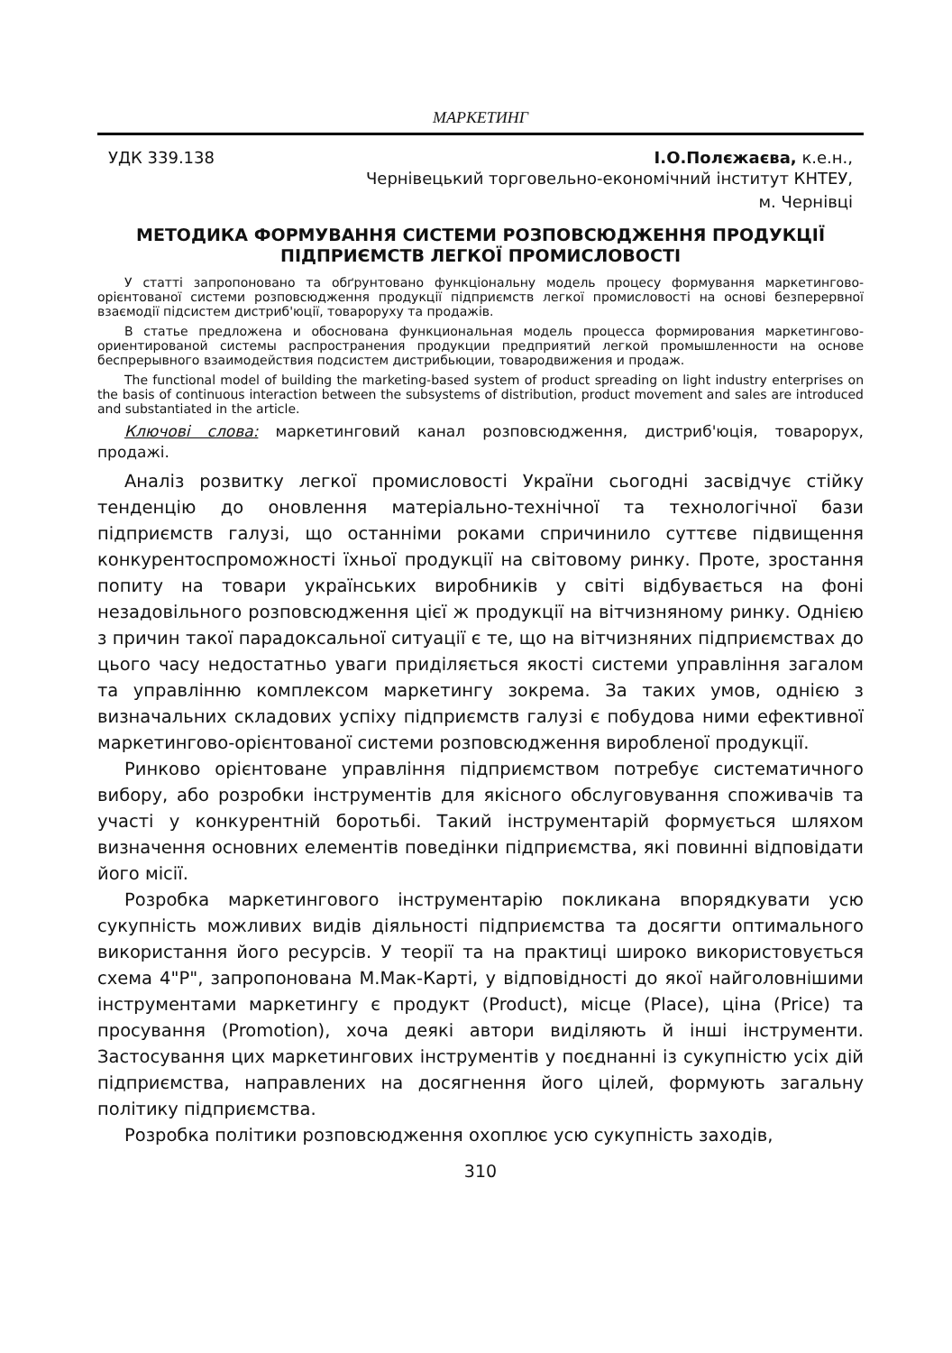МАРКЕТИНГ
УДК 339.138 І.О.Полєжаєва, к.е.н.,
Чернівецький торговельно-економічний інститут КНТЕУ,
м. Чернівці
МЕТОДИКА ФОРМУВАННЯ СИСТЕМИ РОЗПОВСЮДЖЕННЯ ПРОДУКЦІЇ ПІДПРИЄМСТВ ЛЕГКОЇ ПРОМИСЛОВОСТІ
У статті запропоновано та обґрунтовано функціональну модель процесу формування маркетингово-орієнтованої системи розповсюдження продукції підприємств легкої промисловості на основі безперервної взаємодії підсистем дистриб'юції, товароруху та продажів.
В статье предложена и обоснована функциональная модель процесса формирования маркетингово-ориентированой системы распространения продукции предприятий легкой промышленности на основе беспрерывного взаимодействия подсистем дистрибьюции, товародвижения и продаж.
The functional model of building the marketing-based system of product spreading on light industry enterprises on the basis of continuous interaction between the subsystems of distribution, product movement and sales are introduced and substantiated in the article.
Ключові слова: маркетинговий канал розповсюдження, дистриб'юція, товарорух, продажі.
Аналіз розвитку легкої промисловості України сьогодні засвідчує стійку тенденцію до оновлення матеріально-технічної та технологічної бази підприємств галузі, що останніми роками спричинило суттєве підвищення конкурентоспроможності їхньої продукції на світовому ринку. Проте, зростання попиту на товари українських виробників у світі відбувається на фоні незадовільного розповсюдження цієї ж продукції на вітчизняному ринку. Однією з причин такої парадоксальної ситуації є те, що на вітчизняних підприємствах до цього часу недостатньо уваги приділяється якості системи управління загалом та управлінню комплексом маркетингу зокрема. За таких умов, однією з визначальних складових успіху підприємств галузі є побудова ними ефективної маркетингово-орієнтованої системи розповсюдження виробленої продукції.
Ринково орієнтоване управління підприємством потребує систематичного вибору, або розробки інструментів для якісного обслуговування споживачів та участі у конкурентній боротьбі. Такий інструментарій формується шляхом визначення основних елементів поведінки підприємства, які повинні відповідати його місії.
Розробка маркетингового інструментарію покликана впорядкувати усю сукупність можливих видів діяльності підприємства та досягти оптимального використання його ресурсів. У теорії та на практиці широко використовується схема 4"Р", запропонована М.Мак-Карті, у відповідності до якої найголовнішими інструментами маркетингу є продукт (Product), місце (Place), ціна (Price) та просування (Promotion), хоча деякі автори виділяють й інші інструменти. Застосування цих маркетингових інструментів у поєднанні із сукупністю усіх дій підприємства, направлених на досягнення його цілей, формують загальну політику підприємства.
Розробка політики розповсюдження охоплює усю сукупність заходів,
310